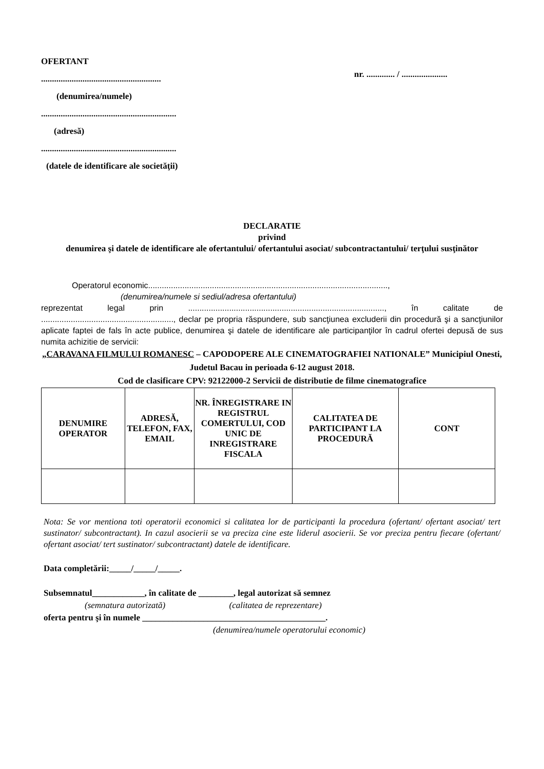OFERTANT
.......................................................
(denumirea/numele)
..............................................................
(adresă)
..............................................................
(datele de identificare ale societăţii)
nr. ............. / .....................
DECLARATIE
privind
denumirea şi datele de identificare ale ofertantului/ ofertantului asociat/ subcontractantului/ terţului susţinător
Operatorul economic.........................................................................................................,
(denumirea/numele si sediul/adresa ofertantului)
reprezentat legal prin ......................................................................................, în calitate de .........................................................., declar pe propria răspundere, sub sancţiunea excluderii din procedură şi a sancţiunilor aplicate faptei de fals în acte publice, denumirea şi datele de identificare ale participanţilor în cadrul ofertei depusă de sus numita achizitie de servicii:
„CARAVANA FILMULUI ROMANESC – CAPODOPERE ALE CINEMATOGRAFIEI NATIONALE” Municipiul Onesti, Judetul Bacau in perioada 6-12 august 2018.
Cod de clasificare CPV: 92122000-2 Servicii de distributie de filme cinematografice
| DENUMIRE OPERATOR | ADRESĂ, TELEFON, FAX, EMAIL | NR. ÎNREGISTRARE IN REGISTRUL COMERTULUI, COD UNIC DE INREGISTRARE FISCALA | CALITATEA DE PARTICIPANT LA PROCEDURĂ | CONT |
| --- | --- | --- | --- | --- |
Nota: Se vor mentiona toti operatorii economici si calitatea lor de participanti la procedura (ofertant/ ofertant asociat/ tert sustinator/ subcontractant). In cazul asocierii se va preciza cine este liderul asocierii. Se vor preciza pentru fiecare (ofertant/ ofertant asociat/ tert sustinator/ subcontractant) datele de identificare.
Data completării:_____/_____/_____.
Subsemnatul____________, în calitate de ________, legal autorizat să semnez
(semnatura autorizată) (calitatea de reprezentare)
oferta pentru şi în numele __________________________________________.
(denumirea/numele operatorului economic)